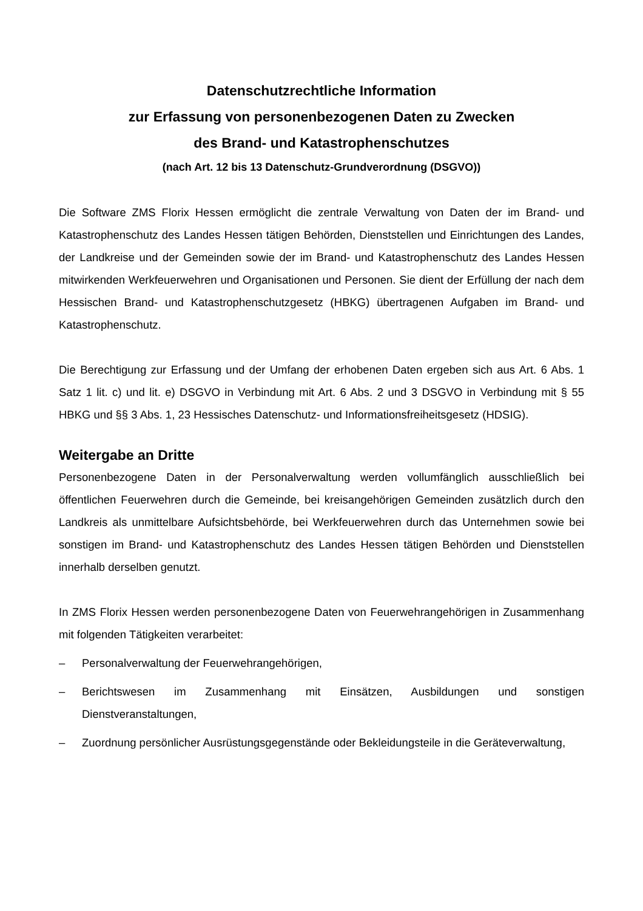Datenschutzrechtliche Information
zur Erfassung von personenbezogenen Daten zu Zwecken
des Brand- und Katastrophenschutzes
(nach Art. 12 bis 13 Datenschutz-Grundverordnung (DSGVO))
Die Software ZMS Florix Hessen ermöglicht die zentrale Verwaltung von Daten der im Brand- und Katastrophenschutz des Landes Hessen tätigen Behörden, Dienststellen und Einrichtungen des Landes, der Landkreise und der Gemeinden sowie der im Brand- und Katastrophenschutz des Landes Hessen mitwirkenden Werkfeuerwehren und Organisationen und Personen. Sie dient der Erfüllung der nach dem Hessischen Brand- und Katastrophenschutzgesetz (HBKG) übertragenen Aufgaben im Brand- und Katastrophenschutz.
Die Berechtigung zur Erfassung und der Umfang der erhobenen Daten ergeben sich aus Art. 6 Abs. 1 Satz 1 lit. c) und lit. e) DSGVO in Verbindung mit Art. 6 Abs. 2 und 3 DSGVO in Verbindung mit § 55 HBKG und §§ 3 Abs. 1, 23 Hessisches Datenschutz- und Informationsfreiheitsgesetz (HDSIG).
Weitergabe an Dritte
Personenbezogene Daten in der Personalverwaltung werden vollumfänglich ausschließlich bei öffentlichen Feuerwehren durch die Gemeinde, bei kreisangehörigen Gemeinden zusätzlich durch den Landkreis als unmittelbare Aufsichtsbehörde, bei Werkfeuerwehren durch das Unternehmen sowie bei sonstigen im Brand- und Katastrophenschutz des Landes Hessen tätigen Behörden und Dienststellen innerhalb derselben genutzt.
In ZMS Florix Hessen werden personenbezogene Daten von Feuerwehrangehörigen in Zusammenhang mit folgenden Tätigkeiten verarbeitet:
– Personalverwaltung der Feuerwehrangehörigen,
– Berichtswesen im Zusammenhang mit Einsätzen, Ausbildungen und sonstigen Dienstveranstaltungen,
– Zuordnung persönlicher Ausrüstungsgegenstände oder Bekleidungsteile in die Geräteverwaltung,